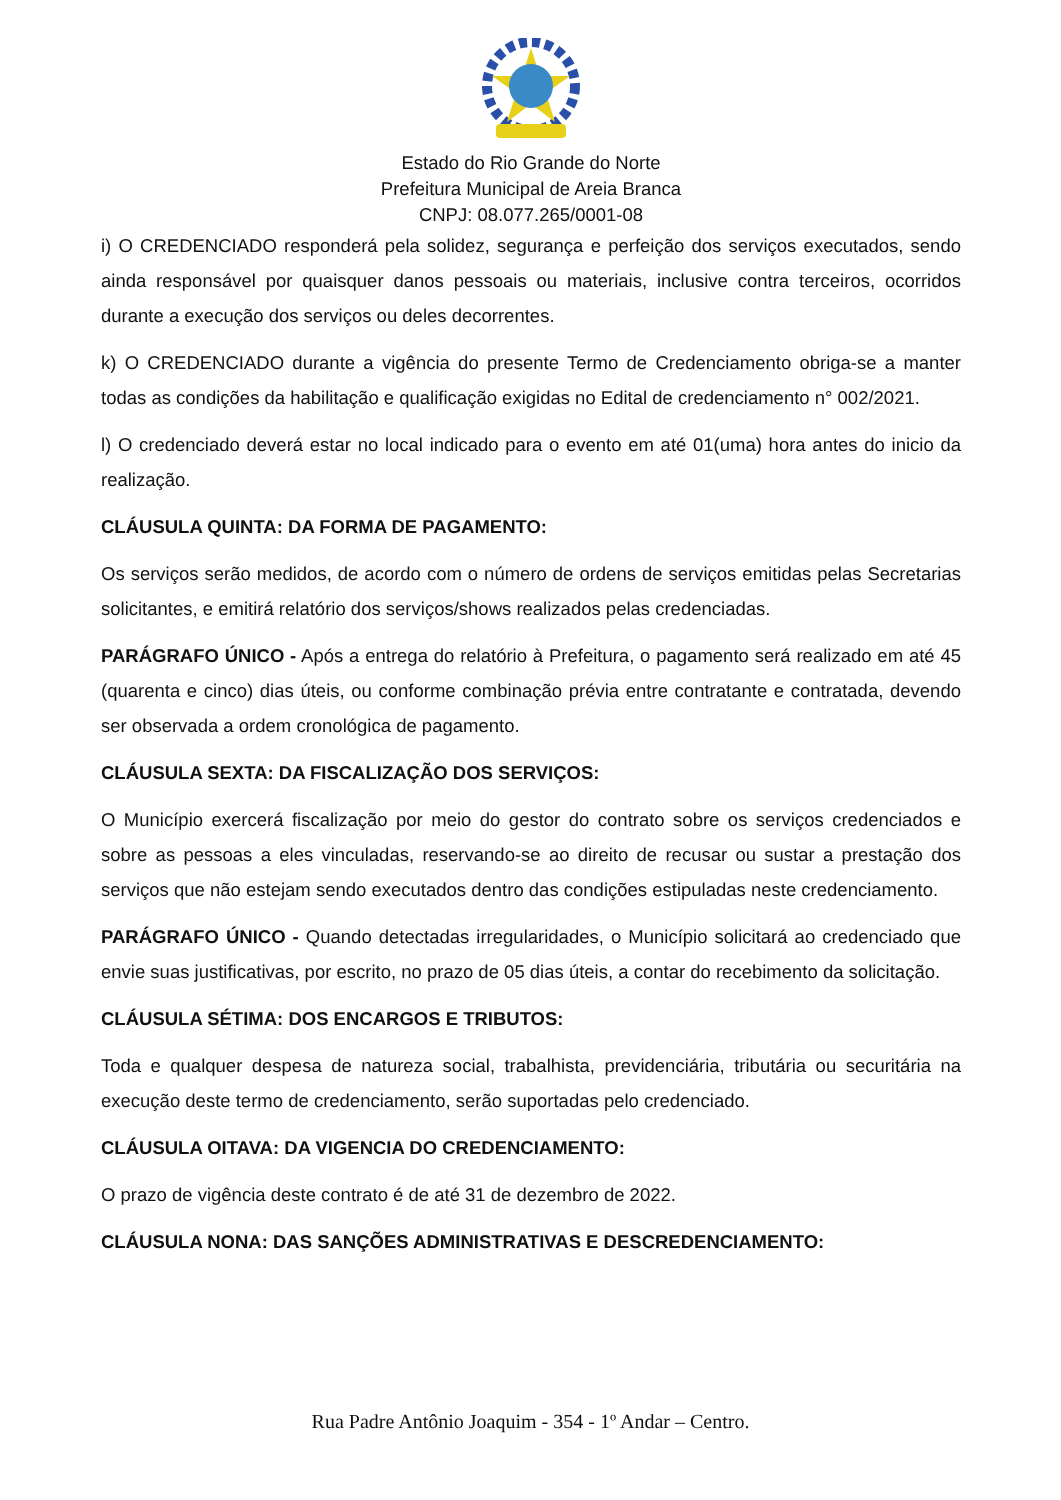Estado do Rio Grande do Norte
Prefeitura Municipal de Areia Branca
CNPJ: 08.077.265/0001-08
i) O CREDENCIADO responderá pela solidez, segurança e perfeição dos serviços executados, sendo ainda responsável por quaisquer danos pessoais ou materiais, inclusive contra terceiros, ocorridos durante a execução dos serviços ou deles decorrentes.
k) O CREDENCIADO durante a vigência do presente Termo de Credenciamento obriga-se a manter todas as condições da habilitação e qualificação exigidas no Edital de credenciamento n° 002/2021.
l) O credenciado deverá estar no local indicado para o evento em até 01(uma) hora antes do inicio da realização.
CLÁUSULA QUINTA: DA FORMA DE PAGAMENTO:
Os serviços serão medidos, de acordo com o número de ordens de serviços emitidas pelas Secretarias solicitantes, e emitirá relatório dos serviços/shows realizados pelas credenciadas.
PARÁGRAFO ÚNICO - Após a entrega do relatório à Prefeitura, o pagamento será realizado em até 45 (quarenta e cinco) dias úteis, ou conforme combinação prévia entre contratante e contratada, devendo ser observada a ordem cronológica de pagamento.
CLÁUSULA SEXTA: DA FISCALIZAÇÃO DOS SERVIÇOS:
O Município exercerá fiscalização por meio do gestor do contrato sobre os serviços credenciados e sobre as pessoas a eles vinculadas, reservando-se ao direito de recusar ou sustar a prestação dos serviços que não estejam sendo executados dentro das condições estipuladas neste credenciamento.
PARÁGRAFO ÚNICO - Quando detectadas irregularidades, o Município solicitará ao credenciado que envie suas justificativas, por escrito, no prazo de 05 dias úteis, a contar do recebimento da solicitação.
CLÁUSULA SÉTIMA: DOS ENCARGOS E TRIBUTOS:
Toda e qualquer despesa de natureza social, trabalhista, previdenciária, tributária ou securitária na execução deste termo de credenciamento, serão suportadas pelo credenciado.
CLÁUSULA OITAVA: DA VIGENCIA DO CREDENCIAMENTO:
O prazo de vigência deste contrato é de até 31 de dezembro de 2022.
CLÁUSULA NONA: DAS SANÇÕES ADMINISTRATIVAS E DESCREDENCIAMENTO:
Rua Padre Antônio Joaquim - 354 - 1º Andar – Centro.